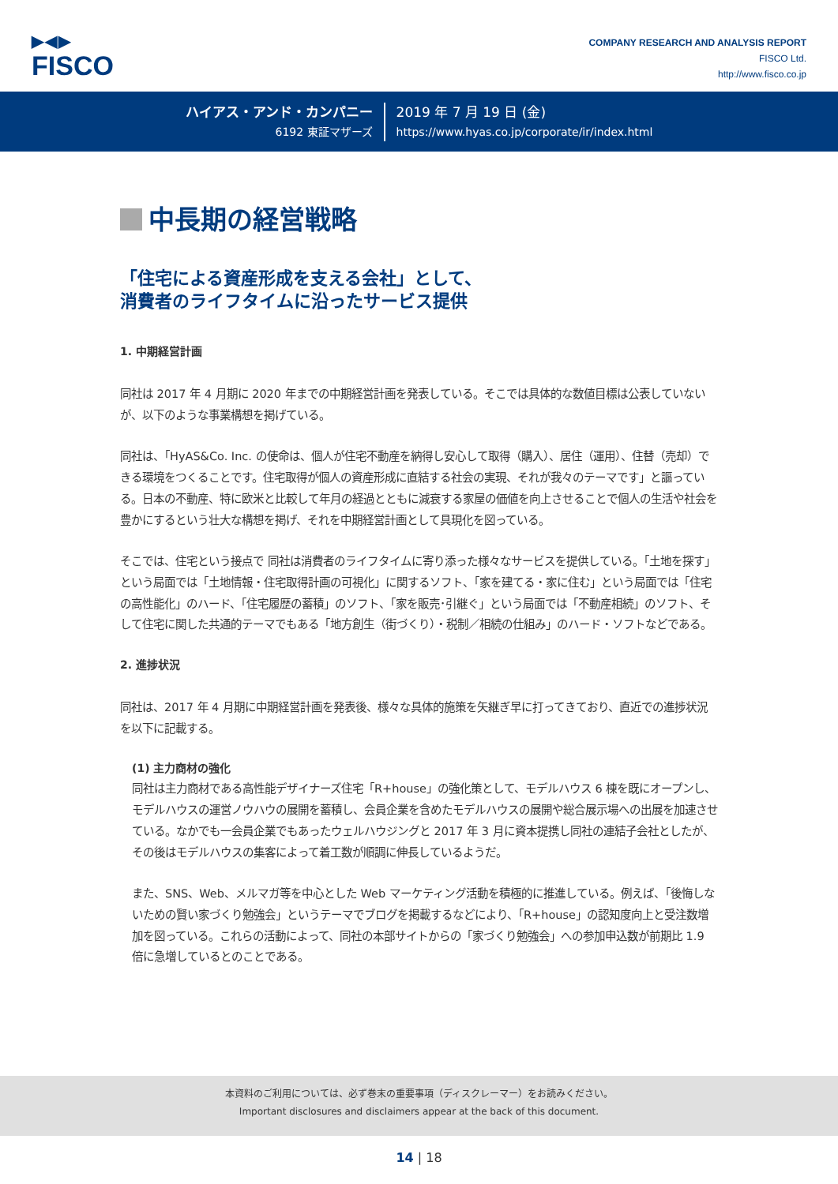▶◀▶
FISCO
COMPANY RESEARCH AND ANALYSIS REPORT
FISCO Ltd.
http://www.fisco.co.jp
ハイアス・アンド・カンパニー
6192 東証マザーズ
2019 年 7 月 19 日 (金)
https://www.hyas.co.jp/corporate/ir/index.html
中長期の経営戦略
「住宅による資産形成を支える会社」として、
消費者のライフタイムに沿ったサービス提供
1. 中期経営計画
同社は 2017 年 4 月期に 2020 年までの中期経営計画を発表している。そこでは具体的な数値目標は公表していないが、以下のような事業構想を掲げている。
同社は、「HyAS&Co. Inc. の使命は、個人が住宅不動産を納得し安心して取得（購入）、居住（運用）、住替（売却）できる環境をつくることです。住宅取得が個人の資産形成に直結する社会の実現、それが我々のテーマです」と謳っている。日本の不動産、特に欧米と比較して年月の経過とともに減衰する家屋の価値を向上させることで個人の生活や社会を豊かにするという壮大な構想を掲げ、それを中期経営計画として具現化を図っている。
そこでは、住宅という接点で 同社は消費者のライフタイムに寄り添った様々なサービスを提供している。「土地を探す」という局面では「土地情報・住宅取得計画の可視化」に関するソフト、「家を建てる・家に住む」という局面では「住宅の高性能化」のハード、「住宅履歴の蓄積」のソフト、「家を販売･引継ぐ」という局面では「不動産相続」のソフト、そして住宅に関した共通的テーマでもある「地方創生（街づくり）・税制／相続の仕組み」のハード・ソフトなどである。
2. 進捗状況
同社は、2017 年 4 月期に中期経営計画を発表後、様々な具体的施策を矢継ぎ早に打ってきており、直近での進捗状況を以下に記載する。
(1) 主力商材の強化
同社は主力商材である高性能デザイナーズ住宅「R+house」の強化策として、モデルハウス 6 棟を既にオープンし、モデルハウスの運営ノウハウの展開を蓄積し、会員企業を含めたモデルハウスの展開や総合展示場への出展を加速させている。なかでも一会員企業でもあったウェルハウジングと 2017 年 3 月に資本提携し同社の連結子会社としたが、その後はモデルハウスの集客によって着工数が順調に伸長しているようだ。
また、SNS、Web、メルマガ等を中心とした Web マーケティング活動を積極的に推進している。例えば、「後悔しないための賢い家づくり勉強会」というテーマでブログを掲載するなどにより、「R+house」の認知度向上と受注数増加を図っている。これらの活動によって、同社の本部サイトからの「家づくり勉強会」への参加申込数が前期比 1.9 倍に急増しているとのことである。
本資料のご利用については、必ず巻末の重要事項（ディスクレーマー）をお読みください。
Important disclosures and disclaimers appear at the back of this document.
14 | 18